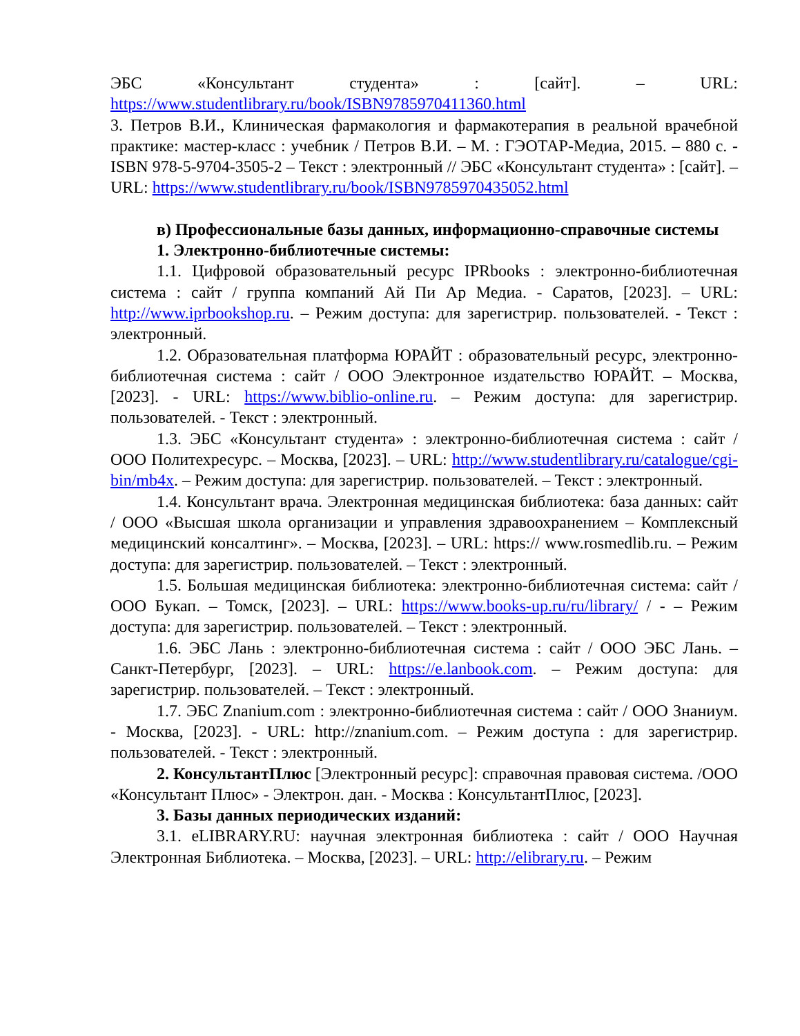ЭБС «Консультант студента» : [сайт]. – URL: https://www.studentlibrary.ru/book/ISBN9785970411360.html
3. Петров В.И., Клиническая фармакология и фармакотерапия в реальной врачебной практике: мастер-класс : учебник / Петров В.И. – М. : ГЭОТАР-Медиа, 2015. – 880 с. - ISBN 978-5-9704-3505-2 – Текст : электронный // ЭБС «Консультант студента» : [сайт]. – URL: https://www.studentlibrary.ru/book/ISBN9785970435052.html
в) Профессиональные базы данных, информационно-справочные системы
1. Электронно-библиотечные системы:
1.1. Цифровой образовательный ресурс IPRbooks : электронно-библиотечная система : сайт / группа компаний Ай Пи Ар Медиа. - Саратов, [2023]. – URL: http://www.iprbookshop.ru. – Режим доступа: для зарегистрир. пользователей. - Текст : электронный.
1.2. Образовательная платформа ЮРАЙТ : образовательный ресурс, электронно-библиотечная система : сайт / ООО Электронное издательство ЮРАЙТ. – Москва, [2023]. - URL: https://www.biblio-online.ru. – Режим доступа: для зарегистрир. пользователей. - Текст : электронный.
1.3. ЭБС «Консультант студента» : электронно-библиотечная система : сайт / ООО Политехресурс. – Москва, [2023]. – URL: http://www.studentlibrary.ru/catalogue/cgi-bin/mb4x. – Режим доступа: для зарегистрир. пользователей. – Текст : электронный.
1.4. Консультант врача. Электронная медицинская библиотека: база данных: сайт / ООО «Высшая школа организации и управления здравоохранением – Комплексный медицинский консалтинг». – Москва, [2023]. – URL: https:// www.rosmedlib.ru. – Режим доступа: для зарегистрир. пользователей. – Текст : электронный.
1.5. Большая медицинская библиотека: электронно-библиотечная система: сайт / ООО Букап. – Томск, [2023]. – URL: https://www.books-up.ru/ru/library/ / - – Режим доступа: для зарегистрир. пользователей. – Текст : электронный.
1.6. ЭБС Лань : электронно-библиотечная система : сайт / ООО ЭБС Лань. – Санкт-Петербург, [2023]. – URL: https://e.lanbook.com. – Режим доступа: для зарегистрир. пользователей. – Текст : электронный.
1.7. ЭБС Znanium.com : электронно-библиотечная система : сайт / ООО Знаниум. - Москва, [2023]. - URL: http://znanium.com. – Режим доступа : для зарегистрир. пользователей. - Текст : электронный.
2. КонсультантПлюс [Электронный ресурс]: справочная правовая система. /ООО «Консультант Плюс» - Электрон. дан. - Москва : КонсультантПлюс, [2023].
3. Базы данных периодических изданий:
3.1. eLIBRARY.RU: научная электронная библиотека : сайт / ООО Научная Электронная Библиотека. – Москва, [2023]. – URL: http://elibrary.ru. – Режим